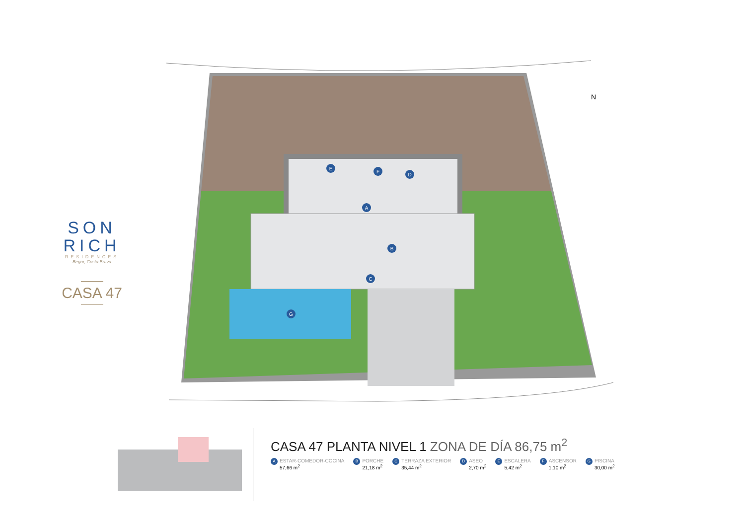N
A
B
C
D
E
F
G
SON
RICH
RESIDENCES
Begur, Costa Brava
CASA 47
CASA 47 PLANTA NIVEL 1 ZONA DE DÍA 86,75 m<sup>2</sup>
A ESTAR-COMEDOR-COCINA
57,66 m<sup>2</sup>
B PORCHE
21,18 m<sup>2</sup>
C TERRAZA EXTERIOR
35,44 m<sup>2</sup>
D ASEO
2,70 m<sup>2</sup>
E ESCALERA
5,42 m<sup>2</sup>
F ASCENSOR
1,10 m<sup>2</sup>
G PISCINA
30,00 m<sup>2</sup>